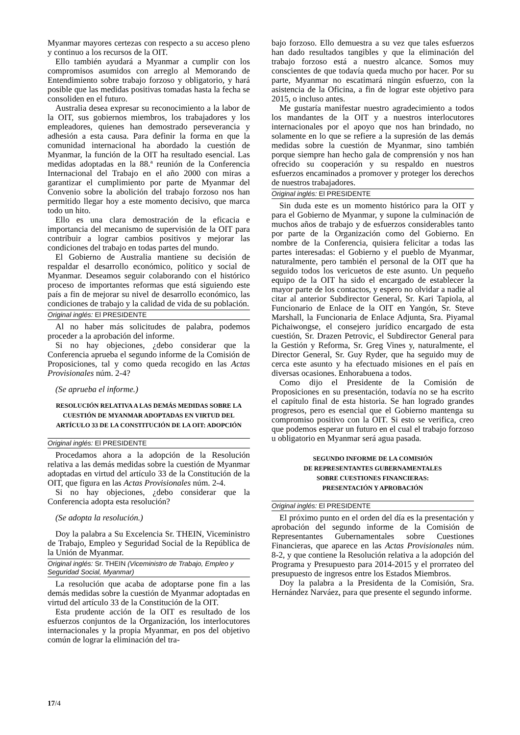Myanmar mayores certezas con respecto a su acceso pleno y continuo a los recursos de la OIT.
Ello también ayudará a Myanmar a cumplir con los compromisos asumidos con arreglo al Memorando de Entendimiento sobre trabajo forzoso y obligatorio, y hará posible que las medidas positivas tomadas hasta la fecha se consoliden en el futuro.
Australia desea expresar su reconocimiento a la labor de la OIT, sus gobiernos miembros, los trabajadores y los empleadores, quienes han demostrado perseverancia y adhesión a esta causa. Para definir la forma en que la comunidad internacional ha abordado la cuestión de Myanmar, la función de la OIT ha resultado esencial. Las medidas adoptadas en la 88.ª reunión de la Conferencia Internacional del Trabajo en el año 2000 con miras a garantizar el cumplimiento por parte de Myanmar del Convenio sobre la abolición del trabajo forzoso nos han permitido llegar hoy a este momento decisivo, que marca todo un hito.
Ello es una clara demostración de la eficacia e importancia del mecanismo de supervisión de la OIT para contribuir a lograr cambios positivos y mejorar las condiciones del trabajo en todas partes del mundo.
El Gobierno de Australia mantiene su decisión de respaldar el desarrollo económico, político y social de Myanmar. Deseamos seguir colaborando con el histórico proceso de importantes reformas que está siguiendo este país a fin de mejorar su nivel de desarrollo económico, las condiciones de trabajo y la calidad de vida de su población.
Original inglés: El PRESIDENTE
Al no haber más solicitudes de palabra, podemos proceder a la aprobación del informe.
Si no hay objeciones, ¿debo considerar que la Conferencia aprueba el segundo informe de la Comisión de Proposiciones, tal y como queda recogido en las Actas Provisionales núm. 2-4?
(Se aprueba el informe.)
RESOLUCIÓN RELATIVA A LAS DEMÁS MEDIDAS SOBRE LA CUESTIÓN DE MYANMAR ADOPTADAS EN VIRTUD DEL ARTÍCULO 33 DE LA CONSTITUCIÓN DE LA OIT: ADOPCIÓN
Original inglés: El PRESIDENTE
Procedamos ahora a la adopción de la Resolución relativa a las demás medidas sobre la cuestión de Myanmar adoptadas en virtud del artículo 33 de la Constitución de la OIT, que figura en las Actas Provisionales núm. 2-4.
Si no hay objeciones, ¿debo considerar que la Conferencia adopta esta resolución?
(Se adopta la resolución.)
Doy la palabra a Su Excelencia Sr. THEIN, Viceministro de Trabajo, Empleo y Seguridad Social de la República de la Unión de Myanmar.
Original inglés: Sr. THEIN (Viceministro de Trabajo, Empleo y Seguridad Social, Myanmar)
La resolución que acaba de adoptarse pone fin a las demás medidas sobre la cuestión de Myanmar adoptadas en virtud del artículo 33 de la Constitución de la OIT.
Esta prudente acción de la OIT es resultado de los esfuerzos conjuntos de la Organización, los interlocutores internacionales y la propia Myanmar, en pos del objetivo común de lograr la eliminación del tra-
bajo forzoso. Ello demuestra a su vez que tales esfuerzos han dado resultados tangibles y que la eliminación del trabajo forzoso está a nuestro alcance. Somos muy conscientes de que todavía queda mucho por hacer. Por su parte, Myanmar no escatimará ningún esfuerzo, con la asistencia de la Oficina, a fin de lograr este objetivo para 2015, o incluso antes.
Me gustaría manifestar nuestro agradecimiento a todos los mandantes de la OIT y a nuestros interlocutores internacionales por el apoyo que nos han brindado, no solamente en lo que se refiere a la supresión de las demás medidas sobre la cuestión de Myanmar, sino también porque siempre han hecho gala de comprensión y nos han ofrecido su cooperación y su respaldo en nuestros esfuerzos encaminados a promover y proteger los derechos de nuestros trabajadores.
Original inglés: El PRESIDENTE
Sin duda este es un momento histórico para la OIT y para el Gobierno de Myanmar, y supone la culminación de muchos años de trabajo y de esfuerzos considerables tanto por parte de la Organización como del Gobierno. En nombre de la Conferencia, quisiera felicitar a todas las partes interesadas: el Gobierno y el pueblo de Myanmar, naturalmente, pero también el personal de la OIT que ha seguido todos los vericuetos de este asunto. Un pequeño equipo de la OIT ha sido el encargado de establecer la mayor parte de los contactos, y espero no olvidar a nadie al citar al anterior Subdirector General, Sr. Kari Tapiola, al Funcionario de Enlace de la OIT en Yangón, Sr. Steve Marshall, la Funcionaria de Enlace Adjunta, Sra. Piyamal Pichaiwongse, el consejero jurídico encargado de esta cuestión, Sr. Drazen Petrovic, el Subdirector General para la Gestión y Reforma, Sr. Greg Vines y, naturalmente, el Director General, Sr. Guy Ryder, que ha seguido muy de cerca este asunto y ha efectuado misiones en el país en diversas ocasiones. Enhorabuena a todos.
Como dijo el Presidente de la Comisión de Proposiciones en su presentación, todavía no se ha escrito el capítulo final de esta historia. Se han logrado grandes progresos, pero es esencial que el Gobierno mantenga su compromiso positivo con la OIT. Si esto se verifica, creo que podemos esperar un futuro en el cual el trabajo forzoso u obligatorio en Myanmar será agua pasada.
SEGUNDO INFORME DE LA COMISIÓN
DE REPRESENTANTES GUBERNAMENTALES
SOBRE CUESTIONES FINANCIERAS:
PRESENTACIÓN Y APROBACIÓN
Original inglés: El PRESIDENTE
El próximo punto en el orden del día es la presentación y aprobación del segundo informe de la Comisión de Representantes Gubernamentales sobre Cuestiones Financieras, que aparece en las Actas Provisionales núm. 8-2, y que contiene la Resolución relativa a la adopción del Programa y Presupuesto para 2014-2015 y el prorrateo del presupuesto de ingresos entre los Estados Miembros.
Doy la palabra a la Presidenta de la Comisión, Sra. Hernández Narváez, para que presente el segundo informe.
17/4